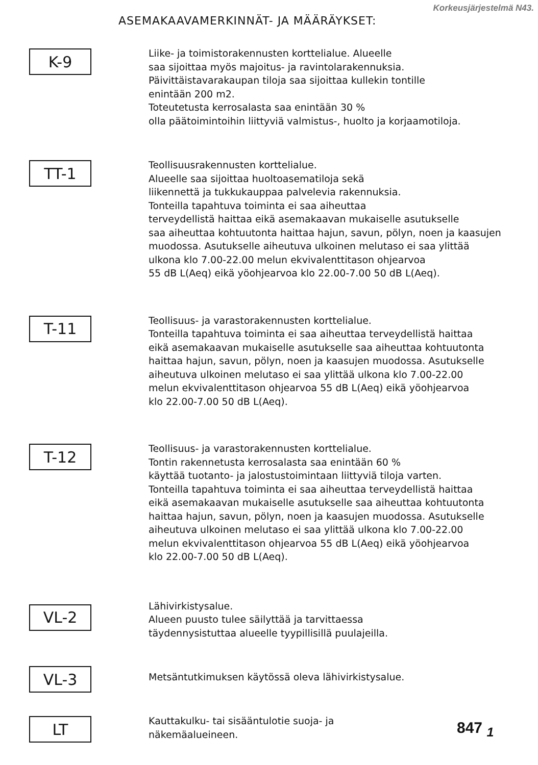ASEMAKAAVAMERKINNÄT- JA MÄÄRÄYKSET:
Korkeusjärjestelmä N43.
K-9
Liike- ja toimistorakennusten korttelialue. Alueelle
saa sijoittaa myös majoitus- ja ravintolarakennuksia.
Päivittäistavarakaupan tiloja saa sijoittaa kullekin tontille
enintään 200 m2.
Toteutetusta kerrosalasta saa enintään 30 %
olla päätoimintoihin liittyviä valmistus-, huolto ja korjaamotiloja.
TT-1
Teollisuusrakennusten korttelialue.
Alueelle saa sijoittaa huoltoasematiloja sekä
liikennettä ja tukkukauppaa palvelevia rakennuksia.
Tonteilla tapahtuva toiminta ei saa aiheuttaa
terveydellistä haittaa eikä asemakaavan mukaiselle asutukselle
saa aiheuttaa kohtuutonta haittaa hajun, savun, pölyn, noen ja kaasujen
muodossa. Asutukselle aiheutuva ulkoinen melutaso ei saa ylittää
ulkona klo 7.00-22.00 melun ekvivalenttitason ohjearvoa
55 dB L(Aeq) eikä yöohjearvoa klo 22.00-7.00 50 dB L(Aeq).
T-11
Teollisuus- ja varastorakennusten korttelialue.
Tonteilla tapahtuva toiminta ei saa aiheuttaa terveydellistä haittaa
eikä asemakaavan mukaiselle asutukselle saa aiheuttaa kohtuutonta
haittaa hajun, savun, pölyn, noen ja kaasujen muodossa. Asutukselle
aiheutuva ulkoinen melutaso ei saa ylittää ulkona klo 7.00-22.00
melun ekvivalenttitason ohjearvoa 55 dB L(Aeq) eikä yöohjearvoa
klo 22.00-7.00 50 dB L(Aeq).
T-12
Teollisuus- ja varastorakennusten korttelialue.
Tontin rakennetusta kerrosalasta saa enintään 60 %
käyttää tuotanto- ja jalostustoimintaan liittyviä tiloja varten.
Tonteilla tapahtuva toiminta ei saa aiheuttaa terveydellistä haittaa
eikä asemakaavan mukaiselle asutukselle saa aiheuttaa kohtuutonta
haittaa hajun, savun, pölyn, noen ja kaasujen muodossa. Asutukselle
aiheutuva ulkoinen melutaso ei saa ylittää ulkona klo 7.00-22.00
melun ekvivalenttitason ohjearvoa 55 dB L(Aeq) eikä yöohjearvoa
klo 22.00-7.00 50 dB L(Aeq).
VL-2
Lähivirkistysalue.
Alueen puusto tulee säilyttää ja tarvittaessa
täydennysistuttaa alueelle tyypillisillä puulajeilla.
VL-3
Metsäntutkimuksen käytössä oleva lähivirkistysalue.
LT
Kauttakulku- tai sisääntulotie suoja- ja
näkemäalueineen.
847 <sub>1</sub>